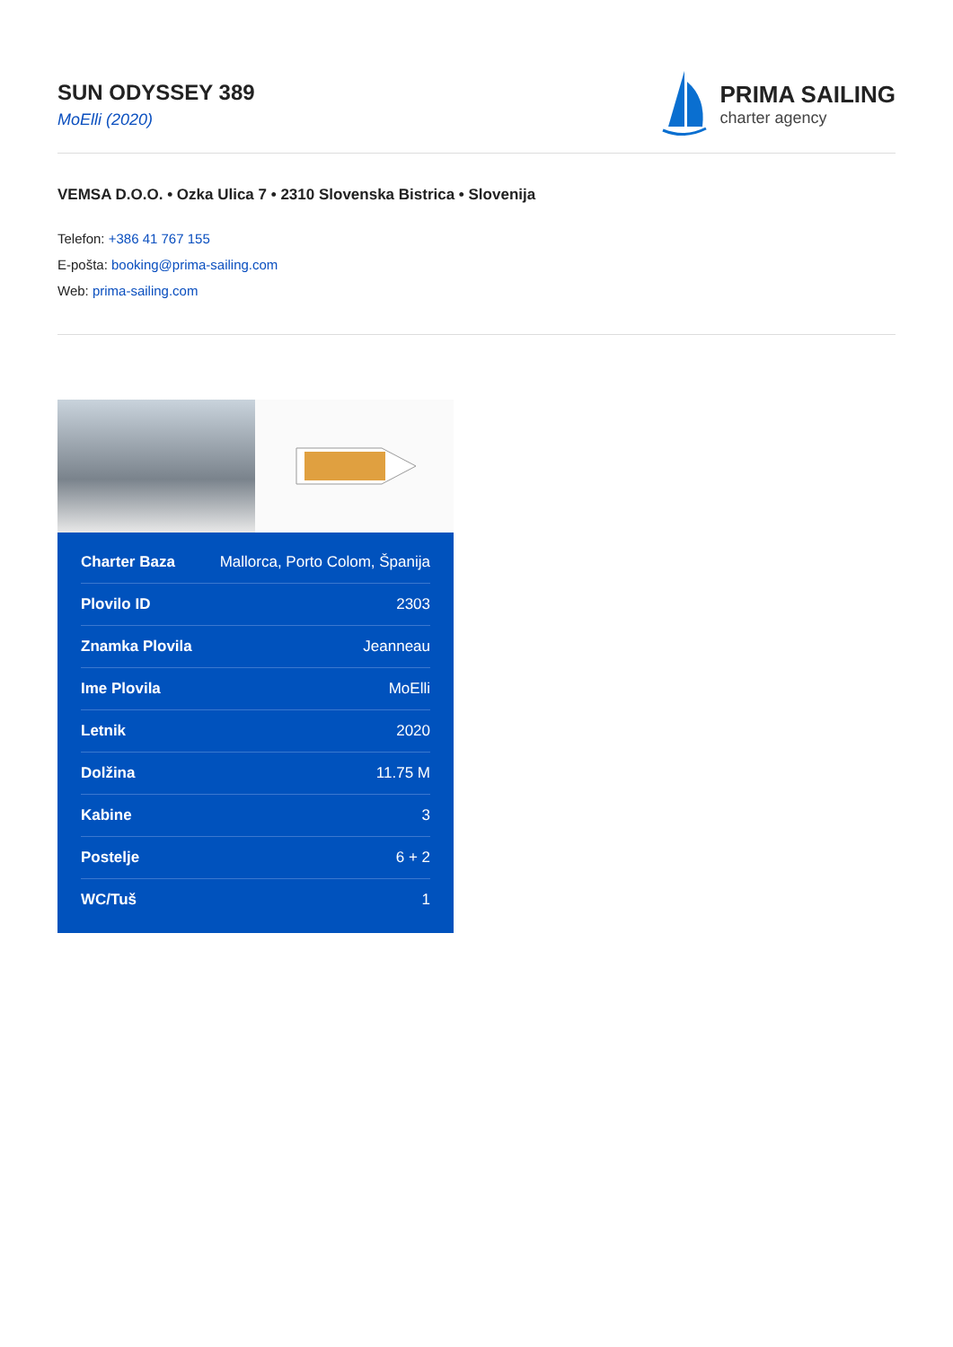SUN ODYSSEY 389
MoElli (2020)
PRIMA SAILING
charter agency
VEMSA D.O.O. • Ozka Ulica 7 • 2310 Slovenska Bistrica • Slovenija
Telefon: +386 41 767 155
E-pošta: booking@prima-sailing.com
Web: prima-sailing.com
| Charter Baza | Mallorca, Porto Colom, Španija |
| Plovilo ID | 2303 |
| Znamka Plovila | Jeanneau |
| Ime Plovila | MoElli |
| Letnik | 2020 |
| Dolžina | 11.75 M |
| Kabine | 3 |
| Postelje | 6 + 2 |
| WC/Tuš | 1 |